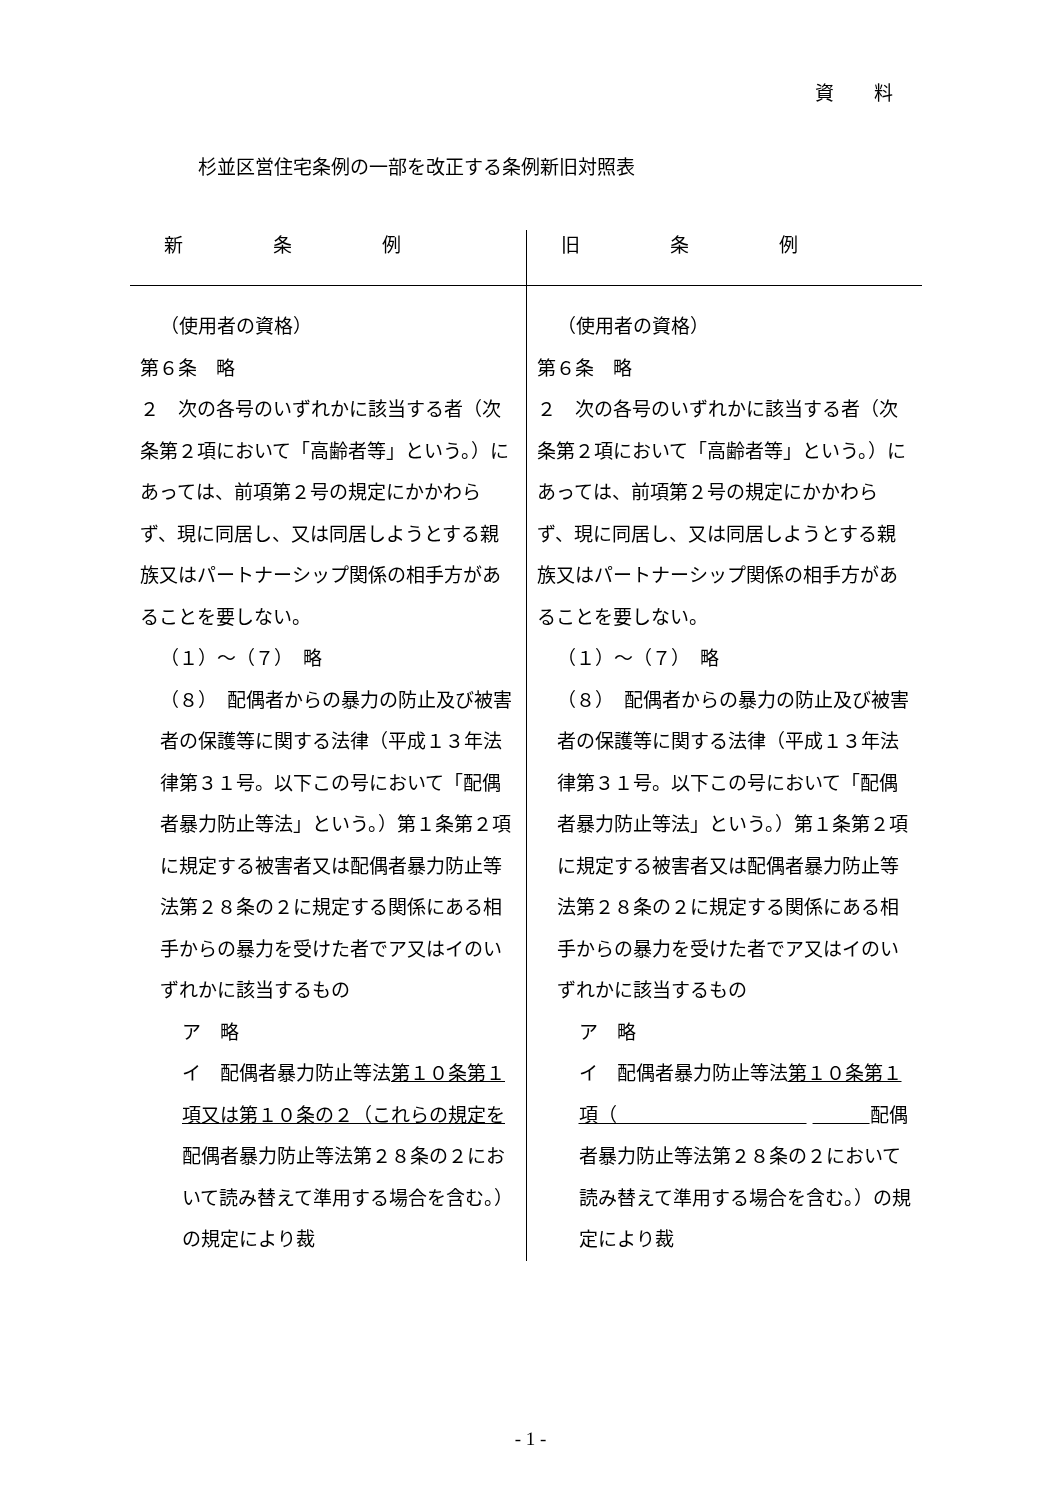資料
杉並区営住宅条例の一部を改正する条例新旧対照表
| 新条例 | 旧条例 |
| --- | --- |
| （使用者の資格） 第６条 略 ２ 次の各号のいずれかに該当する者（次条第２項において「高齢者等」という。）にあっては、前項第２号の規定にかかわらず、現に同居し、又は同居しようとする親族又はパートナーシップ関係の相手方があることを要しない。 （１）～（７） 略 （８） 配偶者からの暴力の防止及び被害者の保護等に関する法律（平成１３年法律第３１号。以下この号において「配偶者暴力防止等法」という。）第１条第２項に規定する被害者又は配偶者暴力防止等法第２８条の２に規定する関係にある相手からの暴力を受けた者でア又はイのいずれかに該当するもの ア 略 イ 配偶者暴力防止等法 第１０条第１項又は第１０条の２（これらの規定を 配偶者暴力防止等法第２８条の２において読み替えて準用する場合を含む。）の規定により裁 | （使用者の資格） 第６条 略 ２ 次の各号のいずれかに該当する者（次条第２項において「高齢者等」という。）にあっては、前項第２号の規定にかかわらず、現に同居し、又は同居しようとする親族又はパートナーシップ関係の相手方があることを要しない。 （１）～（７） 略 （８） 配偶者からの暴力の防止及び被害者の保護等に関する法律（平成１３年法律第３１号。以下この号において「配偶者暴力防止等法」という。）第１条第２項に規定する被害者又は配偶者暴力防止等法第２８条の２に規定する関係にある相手からの暴力を受けた者でア又はイのいずれかに該当するもの ア 略 イ 配偶者暴力防止等法 第１０条第１項（ 配偶者暴力防止等法第２８条の２において読み替えて準用する場合を含む。）の規定により裁 |
- 1 -